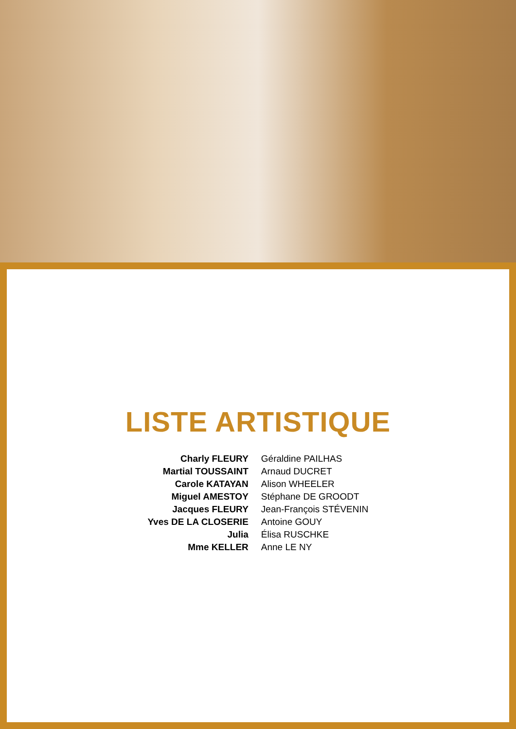LISTE ARTISTIQUE
| Charly FLEURY | Géraldine PAILHAS |
| Martial TOUSSAINT | Arnaud DUCRET |
| Carole KATAYAN | Alison WHEELER |
| Miguel AMESTOY | Stéphane DE GROODT |
| Jacques FLEURY | Jean-François STÉVENIN |
| Yves DE LA CLOSERIE | Antoine GOUY |
| Julia | Élisa RUSCHKE |
| Mme KELLER | Anne LE NY |